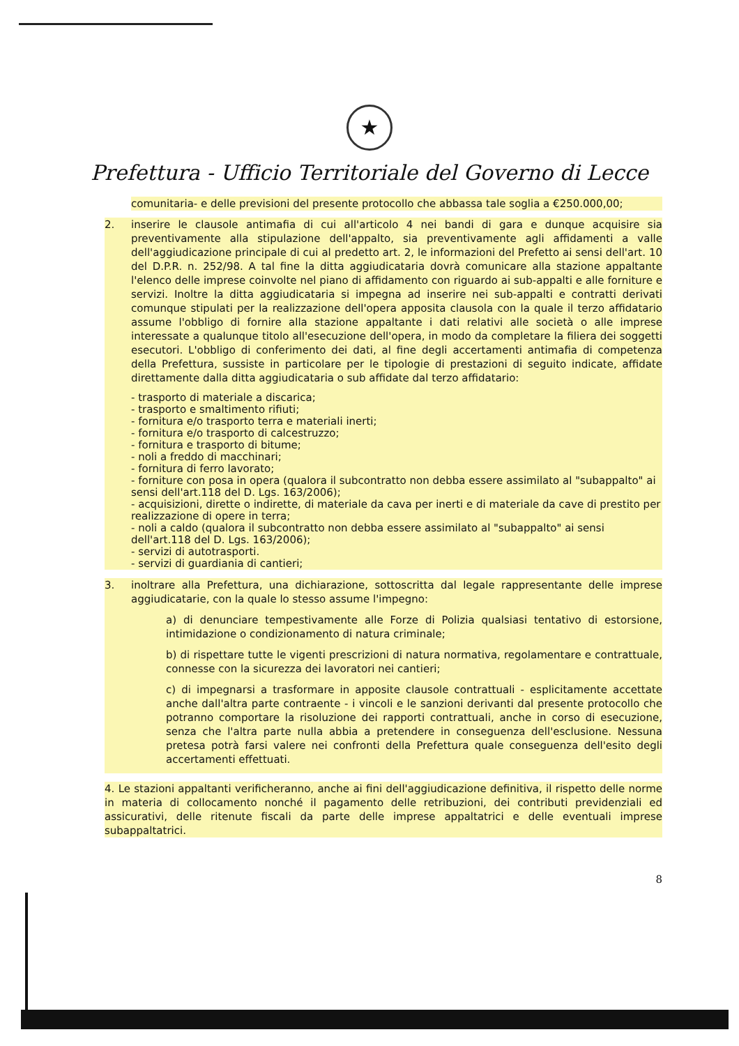★
Prefettura - Ufficio Territoriale del Governo di Lecce
comunitaria- e delle previsioni del presente protocollo che abbassa tale soglia a €250.000,00;
2. inserire le clausole antimafia di cui all'articolo 4 nei bandi di gara e dunque acquisire sia preventivamente alla stipulazione dell'appalto, sia preventivamente agli affidamenti a valle dell'aggiudicazione principale di cui al predetto art. 2, le informazioni del Prefetto ai sensi dell'art. 10 del D.P.R. n. 252/98. A tal fine la ditta aggiudicataria dovrà comunicare alla stazione appaltante l'elenco delle imprese coinvolte nel piano di affidamento con riguardo ai sub-appalti e alle forniture e servizi. Inoltre la ditta aggiudicataria si impegna ad inserire nei sub-appalti e contratti derivati comunque stipulati per la realizzazione dell'opera apposita clausola con la quale il terzo affidatario assume l'obbligo di fornire alla stazione appaltante i dati relativi alle società o alle imprese interessate a qualunque titolo all'esecuzione dell'opera, in modo da completare la filiera dei soggetti esecutori. L'obbligo di conferimento dei dati, al fine degli accertamenti antimafia di competenza della Prefettura, sussiste in particolare per le tipologie di prestazioni di seguito indicate, affidate direttamente dalla ditta aggiudicataria o sub affidate dal terzo affidatario:
- trasporto di materiale a discarica;
- trasporto e smaltimento rifiuti;
- fornitura e/o trasporto terra e materiali inerti;
- fornitura e/o trasporto di calcestruzzo;
- fornitura e trasporto di bitume;
- noli a freddo di macchinari;
- fornitura di ferro lavorato;
- forniture con posa in opera (qualora il subcontratto non debba essere assimilato al "subappalto" ai sensi dell'art.118 del D. Lgs. 163/2006);
- acquisizioni, dirette o indirette, di materiale da cava per inerti e di materiale da cave di prestito per realizzazione di opere in terra;
- noli a caldo (qualora il subcontratto non debba essere assimilato al "subappalto" ai sensi dell'art.118 del D. Lgs. 163/2006);
- servizi di autotrasporti.
- servizi di guardiania di cantieri;
3. inoltrare alla Prefettura, una dichiarazione, sottoscritta dal legale rappresentante delle imprese aggiudicatarie, con la quale lo stesso assume l'impegno:
a) di denunciare tempestivamente alle Forze di Polizia qualsiasi tentativo di estorsione, intimidazione o condizionamento di natura criminale;
b) di rispettare tutte le vigenti prescrizioni di natura normativa, regolamentare e contrattuale, connesse con la sicurezza dei lavoratori nei cantieri;
c) di impegnarsi a trasformare in apposite clausole contrattuali - esplicitamente accettate anche dall'altra parte contraente - i vincoli e le sanzioni derivanti dal presente protocollo che potranno comportare la risoluzione dei rapporti contrattuali, anche in corso di esecuzione, senza che l'altra parte nulla abbia a pretendere in conseguenza dell'esclusione. Nessuna pretesa potrà farsi valere nei confronti della Prefettura quale conseguenza dell'esito degli accertamenti effettuati.
4. Le stazioni appaltanti verificheranno, anche ai fini dell'aggiudicazione definitiva, il rispetto delle norme in materia di collocamento nonché il pagamento delle retribuzioni, dei contributi previdenziali ed assicurativi, delle ritenute fiscali da parte delle imprese appaltatrici e delle eventuali imprese subappaltatrici.
8